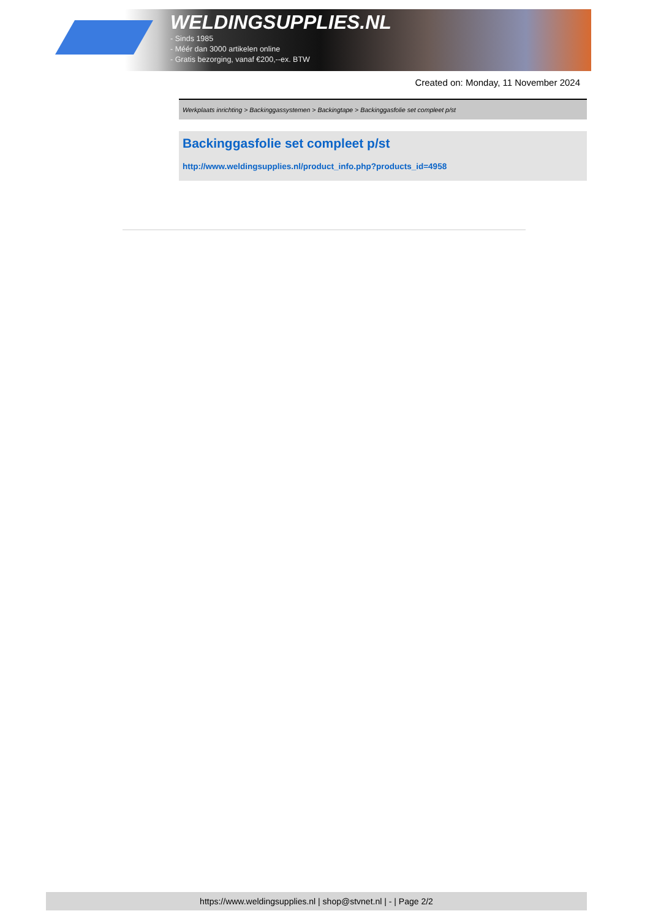WELDINGSUPPLIES.NL
- Sinds 1985
- Méér dan 3000 artikelen online
- Gratis bezorging, vanaf €200,--ex. BTW
Created on: Monday, 11 November 2024
Werkplaats inrichting > Backinggassystemen > Backingtape > Backinggasfolie set compleet p/st
Backinggasfolie set compleet p/st
http://www.weldingsupplies.nl/product_info.php?products_id=4958
https://www.weldingsupplies.nl | shop@stvnet.nl | - | Page 2/2